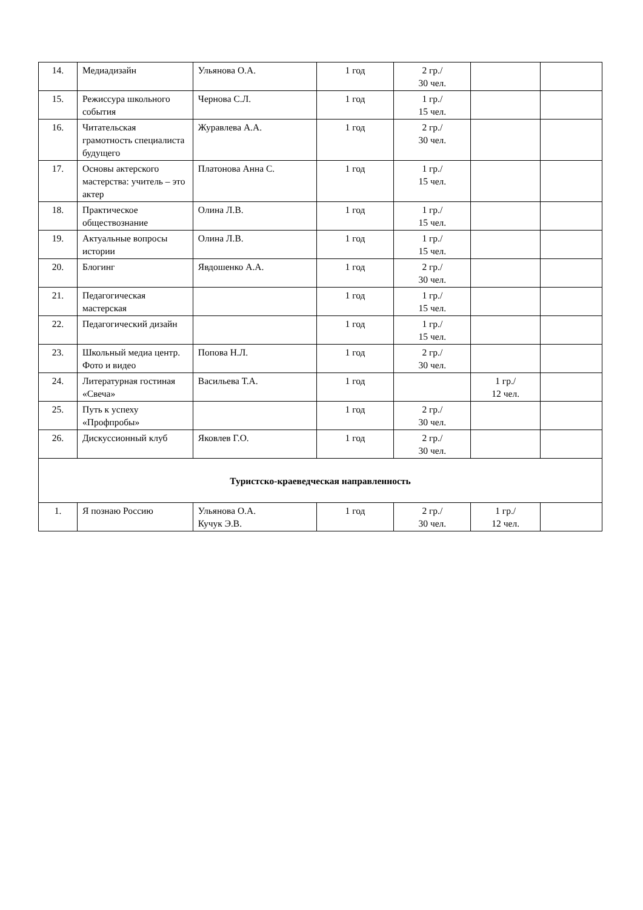| 14. | Медиадизайн | Ульянова О.А. | 1 год | 2 гр./ 30 чел. | | |
| 15. | Режиссура школьного события | Чернова С.Л. | 1 год | 1 гр./ 15 чел. | | |
| 16. | Читательская грамотность специалиста будущего | Журавлева А.А. | 1 год | 2 гр./ 30 чел. | | |
| 17. | Основы актерского мастерства: учитель – это актер | Платонова Анна С. | 1 год | 1 гр./ 15 чел. | | |
| 18. | Практическое обществознание | Олина Л.В. | 1 год | 1 гр./ 15 чел. | | |
| 19. | Актуальные вопросы истории | Олина Л.В. | 1 год | 1 гр./ 15 чел. | | |
| 20. | Блогинг | Явдошенко А.А. | 1 год | 2 гр./ 30 чел. | | |
| 21. | Педагогическая мастерская | | 1 год | 1 гр./ 15 чел. | | |
| 22. | Педагогический дизайн | | 1 год | 1 гр./ 15 чел. | | |
| 23. | Школьный медиа центр. Фото и видео | Попова Н.Л. | 1 год | 2 гр./ 30 чел. | | |
| 24. | Литературная гостиная «Свеча» | Васильева Т.А. | 1 год | | 1 гр./ 12 чел. | |
| 25. | Путь к успеху «Профпробы» | | 1 год | 2 гр./ 30 чел. | | |
| 26. | Дискуссионный клуб | Яковлев Г.О. | 1 год | 2 гр./ 30 чел. | | |
| Туристско-краеведческая направленность | | | | | | |
| 1. | Я познаю Россию | Ульянова О.А. Кучук Э.В. | 1 год | 2 гр./ 30 чел. | 1 гр./ 12 чел. | |